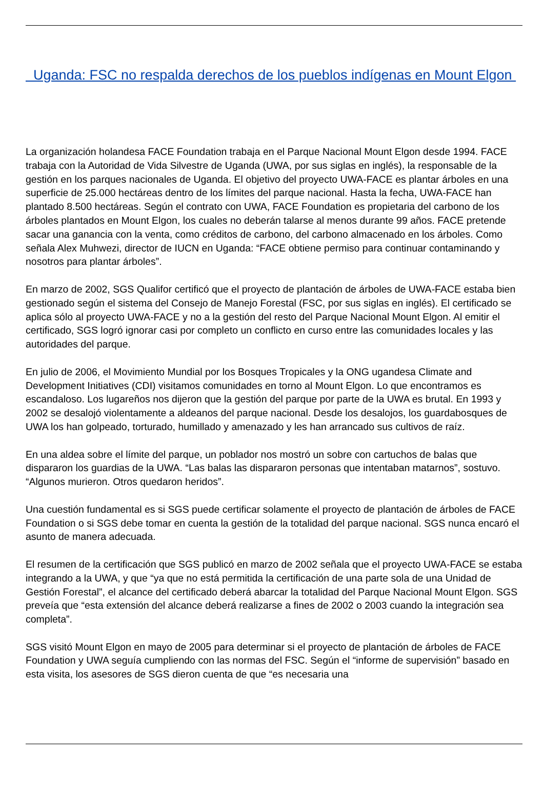Uganda: FSC no respalda derechos de los pueblos indígenas en Mount Elgon
La organización holandesa FACE Foundation trabaja en el Parque Nacional Mount Elgon desde 1994. FACE trabaja con la Autoridad de Vida Silvestre de Uganda (UWA, por sus siglas en inglés), la responsable de la gestión en los parques nacionales de Uganda. El objetivo del proyecto UWA-FACE es plantar árboles en una superficie de 25.000 hectáreas dentro de los límites del parque nacional. Hasta la fecha, UWA-FACE han plantado 8.500 hectáreas. Según el contrato con UWA, FACE Foundation es propietaria del carbono de los árboles plantados en Mount Elgon, los cuales no deberán talarse al menos durante 99 años. FACE pretende sacar una ganancia con la venta, como créditos de carbono, del carbono almacenado en los árboles. Como señala Alex Muhwezi, director de IUCN en Uganda: “FACE obtiene permiso para continuar contaminando y nosotros para plantar árboles”.
En marzo de 2002, SGS Qualifor certificó que el proyecto de plantación de árboles de UWA-FACE estaba bien gestionado según el sistema del Consejo de Manejo Forestal (FSC, por sus siglas en inglés). El certificado se aplica sólo al proyecto UWA-FACE y no a la gestión del resto del Parque Nacional Mount Elgon. Al emitir el certificado, SGS logró ignorar casi por completo un conflicto en curso entre las comunidades locales y las autoridades del parque.
En julio de 2006, el Movimiento Mundial por los Bosques Tropicales y la ONG ugandesa Climate and Development Initiatives (CDI) visitamos comunidades en torno al Mount Elgon. Lo que encontramos es escandaloso. Los lugareños nos dijeron que la gestión del parque por parte de la UWA es brutal. En 1993 y 2002 se desalojó violentamente a aldeanos del parque nacional. Desde los desalojos, los guardabosques de UWA los han golpeado, torturado, humillado y amenazado y les han arrancado sus cultivos de raíz.
En una aldea sobre el límite del parque, un poblador nos mostró un sobre con cartuchos de balas que dispararon los guardias de la UWA. “Las balas las dispararon personas que intentaban matarnos”, sostuvo. “Algunos murieron. Otros quedaron heridos”.
Una cuestión fundamental es si SGS puede certificar solamente el proyecto de plantación de árboles de FACE Foundation o si SGS debe tomar en cuenta la gestión de la totalidad del parque nacional. SGS nunca encaró el asunto de manera adecuada.
El resumen de la certificación que SGS publicó en marzo de 2002 señala que el proyecto UWA-FACE se estaba integrando a la UWA, y que “ya que no está permitida la certificación de una parte sola de una Unidad de Gestión Forestal”, el alcance del certificado deberá abarcar la totalidad del Parque Nacional Mount Elgon. SGS preveía que “esta extensión del alcance deberá realizarse a fines de 2002 o 2003 cuando la integración sea completa”.
SGS visitó Mount Elgon en mayo de 2005 para determinar si el proyecto de plantación de árboles de FACE Foundation y UWA seguía cumpliendo con las normas del FSC. Según el “informe de supervisión” basado en esta visita, los asesores de SGS dieron cuenta de que “es necesaria una